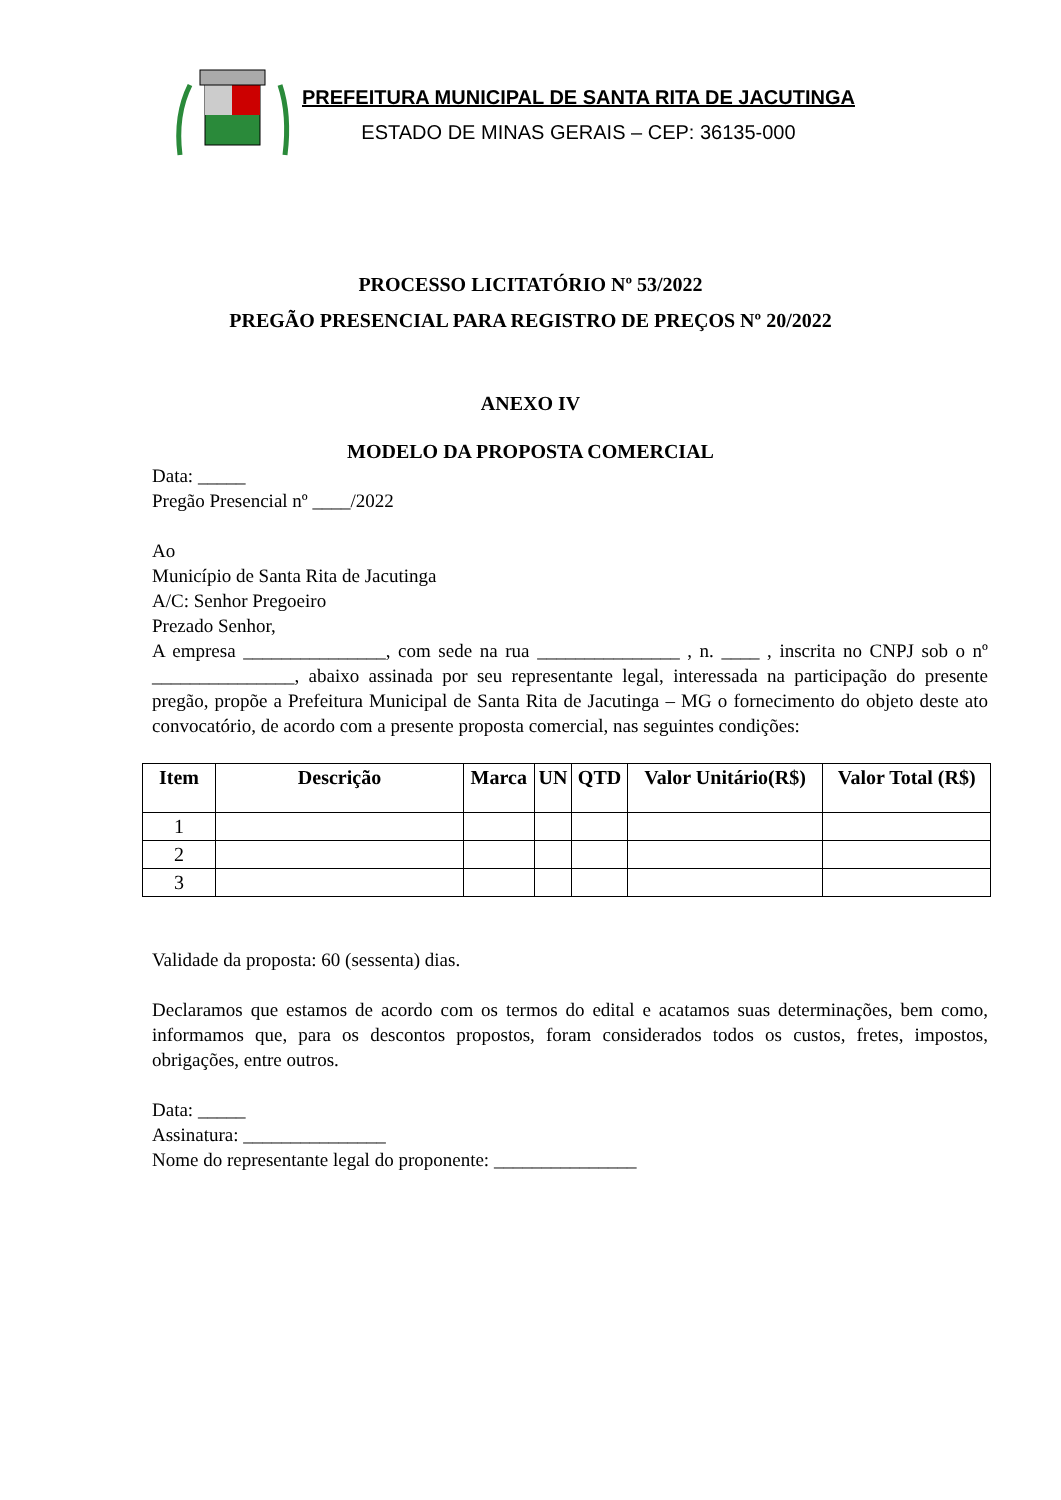PREFEITURA MUNICIPAL DE SANTA RITA DE JACUTINGA
ESTADO DE MINAS GERAIS – CEP: 36135-000
PROCESSO LICITATÓRIO Nº 53/2022
PREGÃO PRESENCIAL PARA REGISTRO DE PREÇOS Nº 20/2022
ANEXO IV
MODELO DA PROPOSTA COMERCIAL
Data: _____
Pregão Presencial nº ____/2022
Ao
Município de Santa Rita de Jacutinga
A/C: Senhor Pregoeiro
Prezado Senhor,
A empresa _______________, com sede na rua _______________ , n. ____ , inscrita no CNPJ sob o nº _______________, abaixo assinada por seu representante legal, interessada na participação do presente pregão, propõe a Prefeitura Municipal de Santa Rita de Jacutinga – MG o fornecimento do objeto deste ato convocatório, de acordo com a presente proposta comercial, nas seguintes condições:
| Item | Descrição | Marca | UN | QTD | Valor Unitário(R$) | Valor Total (R$) |
| --- | --- | --- | --- | --- | --- | --- |
| 1 | | | | | | |
| 2 | | | | | | |
| 3 | | | | | | |
Validade da proposta: 60 (sessenta) dias.
Declaramos que estamos de acordo com os termos do edital e acatamos suas determinações, bem como, informamos que, para os descontos propostos, foram considerados todos os custos, fretes, impostos, obrigações, entre outros.
Data: _____
Assinatura: _______________
Nome do representante legal do proponente: _______________